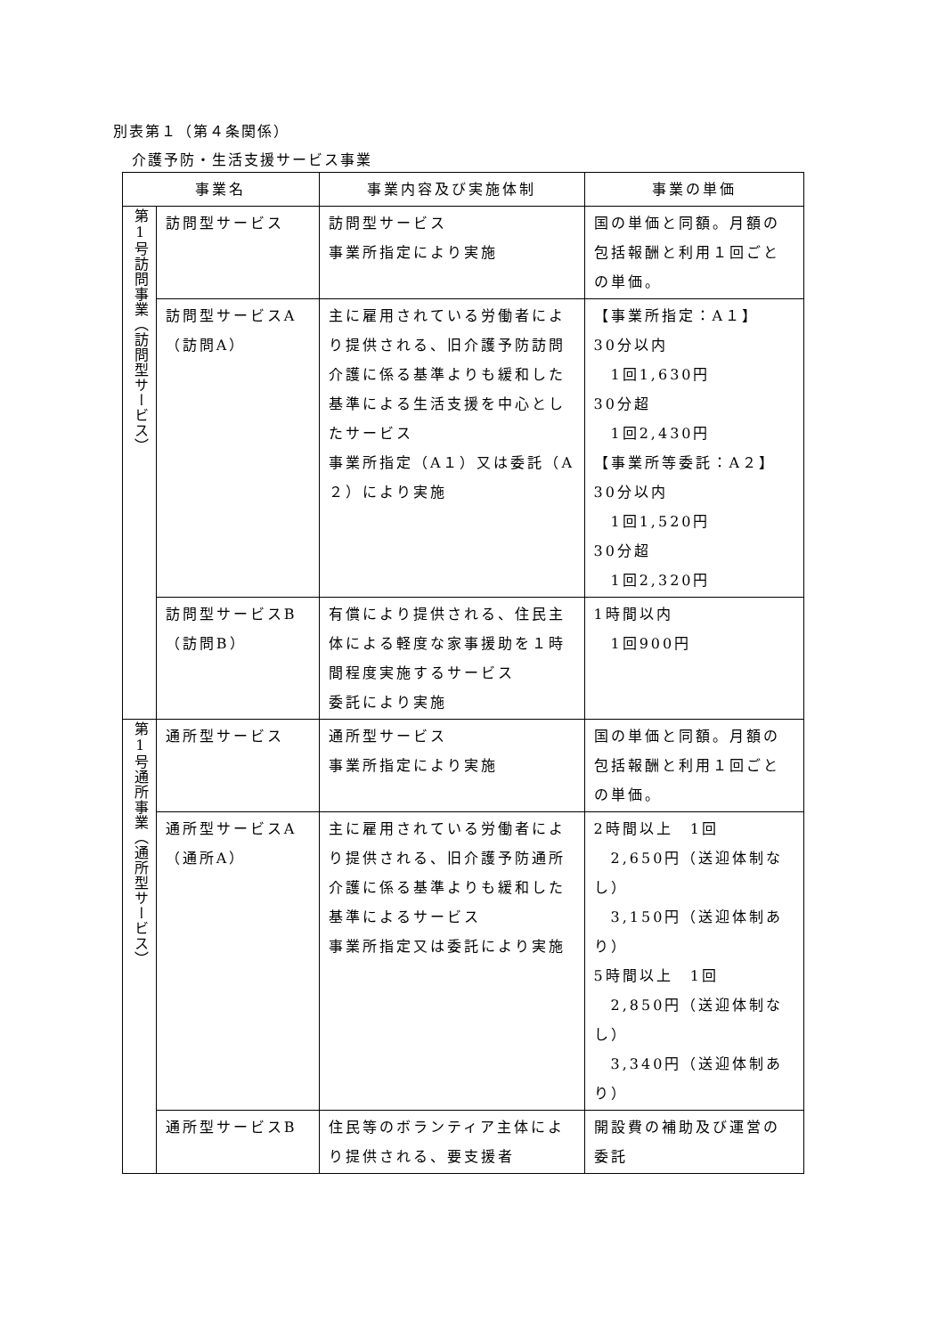別表第１（第４条関係）
介護予防・生活支援サービス事業
| 事業名 | | 事業内容及び実施体制 | 事業の単価 |
| --- | --- | --- | --- |
| 第1号訪問事業（訪問型サービス） | 訪問型サービス | 訪問型サービス 事業所指定により実施 | 国の単価と同額。月額の包括報酬と利用１回ごとの単価。 |
| | 訪問型サービスA （訪問A） | 主に雇用されている労働者により提供される、旧介護予防訪問介護に係る基準よりも緩和した基準による生活支援を中心としたサービス 事業所指定（A１）又は委託（A２）により実施 | 【事業所指定：A１】 30分以内 1回1,630円 30分超 1回2,430円 【事業所等委託：A２】 30分以内 1回1,520円 30分超 1回2,320円 |
| | 訪問型サービスB （訪問B） | 有償により提供される、住民主体による軽度な家事援助を１時間程度実施するサービス 委託により実施 | 1時間以内 1回900円 |
| 第1号通所事業（通所型サービス） | 通所型サービス | 通所型サービス 事業所指定により実施 | 国の単価と同額。月額の包括報酬と利用１回ごとの単価。 |
| | 通所型サービスA （通所A） | 主に雇用されている労働者により提供される、旧介護予防通所介護に係る基準よりも緩和した基準によるサービス 事業所指定又は委託により実施 | 2時間以上 1回 2,650円（送迎体制なし） 3,150円（送迎体制あり） 5時間以上 1回 2,850円（送迎体制なし） 3,340円（送迎体制あり） |
| | 通所型サービスB | 住民等のボランティア主体により提供される、要支援者 | 開設費の補助及び運営の委託 |